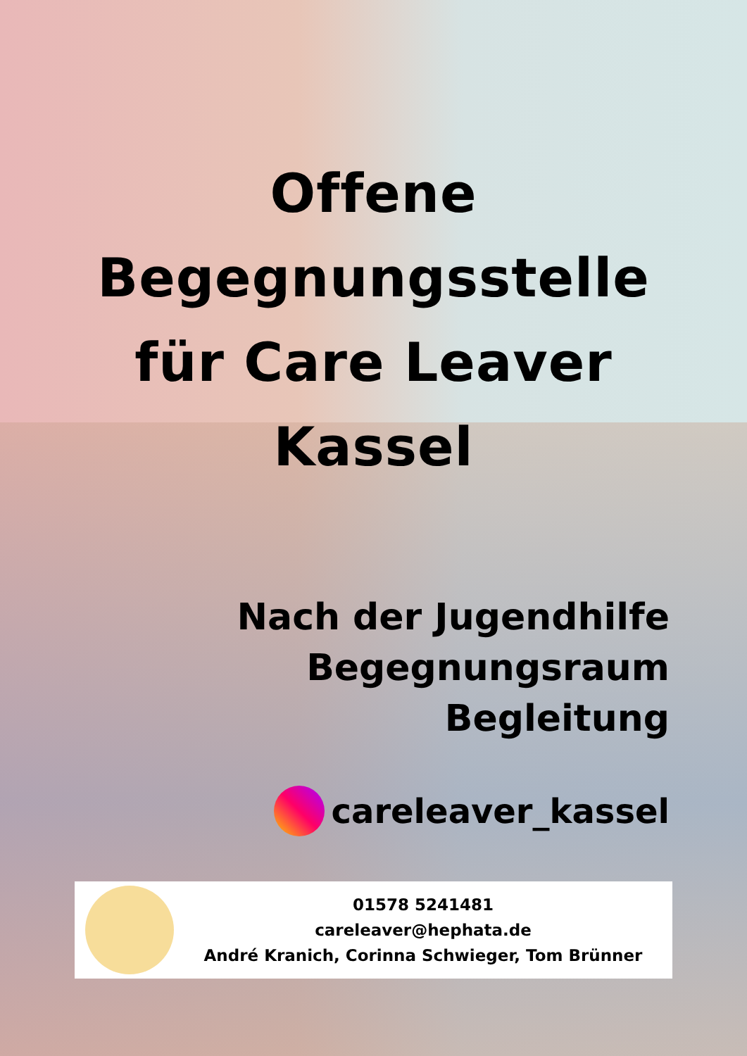Offene
Begegnungsstelle
für Care Leaver
Kassel
Nach der Jugendhilfe
Begegnungsraum
Begleitung
careleaver_kassel
01578 5241481
careleaver@hephata.de
André Kranich, Corinna Schwieger, Tom Brünner